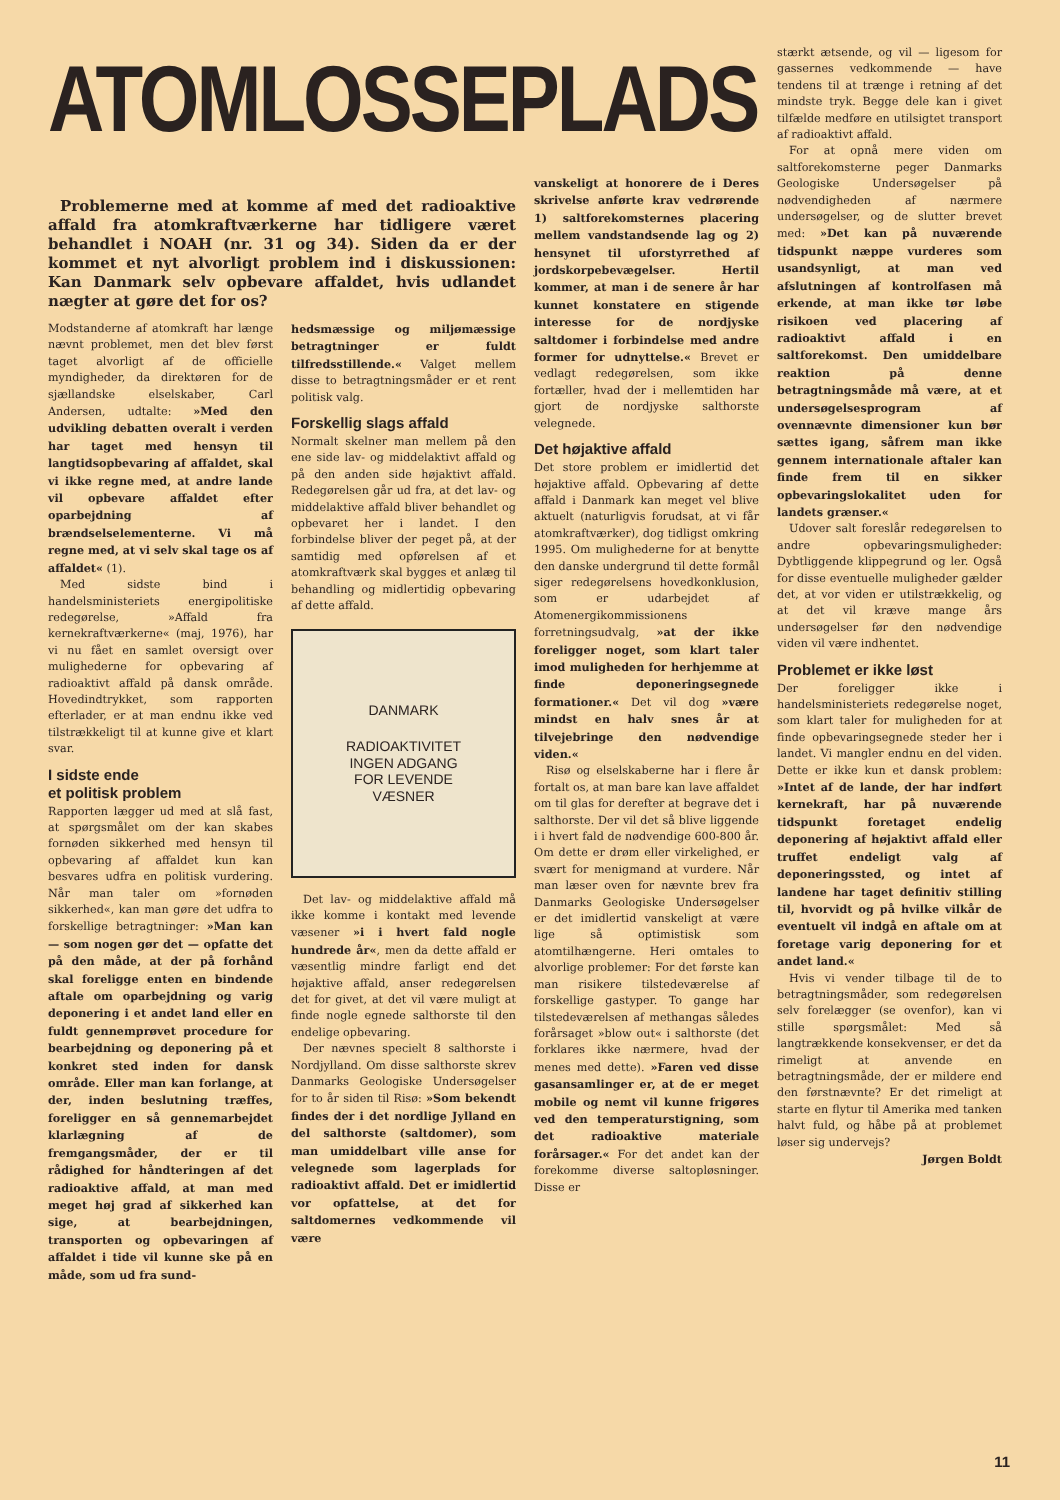ATOMLOSSEPLADS
Problemerne med at komme af med det radioaktive affald fra atomkraftværkerne har tidligere været behandlet i NOAH (nr. 31 og 34). Siden da er der kommet et nyt alvorligt problem ind i diskussionen: Kan Danmark selv opbevare affaldet, hvis udlandet nægter at gøre det for os?
Modstanderne af atomkraft har længe nævnt problemet, men det blev først taget alvorligt af de officielle myndigheder, da direktøren for de sjællandske elselskaber, Carl Andersen, udtalte: »Med den udvikling debatten overalt i verden har taget med hensyn til langtidsopbevaring af affaldet, skal vi ikke regne med, at andre lande vil opbevare affaldet efter oparbejdning af brændselselementerne. Vi må regne med, at vi selv skal tage os af affaldet« (1).
Med sidste bind i handelsministeriets energipolitiske redegørelse, »Affald fra kernekraftværkerne« (maj, 1976), har vi nu fået en samlet oversigt over mulighederne for opbevaring af radioaktivt affald på dansk område. Hovedindtrykket, som rapporten efterlader, er at man endnu ikke ved tilstrækkeligt til at kunne give et klart svar.
I sidste ende
et politisk problem
Rapporten lægger ud med at slå fast, at spørgsmålet om der kan skabes fornøden sikkerhed med hensyn til opbevaring af affaldet kun kan besvares udfra en politisk vurdering. Når man taler om »fornøden sikkerhed«, kan man gøre det udfra to forskellige betragtninger: »Man kan — som nogen gør det — opfatte det på den måde, at der på forhånd skal foreligge enten en bindende aftale om oparbejdning og varig deponering i et andet land eller en fuldt gennemprøvet procedure for bearbejdning og deponering på et konkret sted inden for dansk område. Eller man kan forlange, at der, inden beslutning træffes, foreligger en så gennemarbejdet klarlægning af de fremgangsmåder, der er til rådighed for håndteringen af det radioaktive affald, at man med meget høj grad af sikkerhed kan sige, at bearbejdningen, transporten og opbevaringen af affaldet i tide vil kunne ske på en måde, som ud fra sund-
hedsmæssige og miljømæssige betragtninger er fuldt tilfredsstillende.« Valget mellem disse to betragtningsmåder er et rent politisk valg.
Forskellig slags affald
Normalt skelner man mellem på den ene side lav- og middelaktivt affald og på den anden side højaktivt affald. Redegørelsen går ud fra, at det lav- og middelaktive affald bliver behandlet og opbevaret her i landet. I den forbindelse bliver der peget på, at der samtidig med opførelsen af et atomkraftværk skal bygges et anlæg til behandling og midlertidig opbevaring af dette affald.
DANMARK
RADIOAKTIVITET
INGEN ADGANG
FOR LEVENDE
VÆSNER
Det lav- og middelaktive affald må ikke komme i kontakt med levende væsener »i i hvert fald nogle hundrede år«, men da dette affald er væsentlig mindre farligt end det højaktive affald, anser redegørelsen det for givet, at det vil være muligt at finde nogle egnede salthorste til den endelige opbevaring.
Der nævnes specielt 8 salthorste i Nordjylland. Om disse salthorste skrev Danmarks Geologiske Undersøgelser for to år siden til Risø: »Som bekendt findes der i det nordlige Jylland en del salthorste (saltdomer), som man umiddelbart ville anse for velegnede som lagerplads for radioaktivt affald. Det er imidlertid vor opfattelse, at det for saltdomernes vedkommende vil være
vanskeligt at honorere de i Deres skrivelse anførte krav vedrørende 1) saltforekomsternes placering mellem vandstandsende lag og 2) hensynet til uforstyrrethed af jordskorpebevægelser. Hertil kommer, at man i de senere år har kunnet konstatere en stigende interesse for de nordjyske saltdomer i forbindelse med andre former for udnyttelse.« Brevet er vedlagt redegørelsen, som ikke fortæller, hvad der i mellemtiden har gjort de nordjyske salthorste velegnede.
Det højaktive affald
Det store problem er imidlertid det højaktive affald. Opbevaring af dette affald i Danmark kan meget vel blive aktuelt (naturligvis forudsat, at vi får atomkraftværker), dog tidligst omkring 1995. Om mulighederne for at benytte den danske undergrund til dette formål siger redegørelsens hovedkonklusion, som er udarbejdet af Atomenergikommissionens forretningsudvalg, »at der ikke foreligger noget, som klart taler imod muligheden for herhjemme at finde deponeringsegnede formationer.« Det vil dog »være mindst en halv snes år at tilvejebringe den nødvendige viden.«
Risø og elselskaberne har i flere år fortalt os, at man bare kan lave affaldet om til glas for derefter at begrave det i salthorste. Der vil det så blive liggende i i hvert fald de nødvendige 600-800 år. Om dette er drøm eller virkelighed, er svært for menigmand at vurdere. Når man læser oven for nævnte brev fra Danmarks Geologiske Undersøgelser er det imidlertid vanskeligt at være lige så optimistisk som atomtilhængerne. Heri omtales to alvorlige problemer: For det første kan man risikere tilstedeværelse af forskellige gastyper. To gange har tilstedeværelsen af methangas således forårsaget »blow out« i salthorste (det forklares ikke nærmere, hvad der menes med dette). »Faren ved disse gasansamlinger er, at de er meget mobile og nemt vil kunne frigøres ved den temperaturstigning, som det radioaktive materiale forårsager.« For det andet kan der forekomme diverse saltopløsninger. Disse er
stærkt ætsende, og vil — ligesom for gassernes vedkommende — have tendens til at trænge i retning af det mindste tryk. Begge dele kan i givet tilfælde medføre en utilsigtet transport af radioaktivt affald.
For at opnå mere viden om saltforekomsterne peger Danmarks Geologiske Undersøgelser på nødvendigheden af nærmere undersøgelser, og de slutter brevet med: »Det kan på nuværende tidspunkt næppe vurderes som usandsynligt, at man ved afslutningen af kontrolfasen må erkende, at man ikke tør løbe risikoen ved placering af radioaktivt affald i en saltforekomst. Den umiddelbare reaktion på denne betragtningsmåde må være, at et undersøgelsesprogram af ovennævnte dimensioner kun bør sættes igang, såfrem man ikke gennem internationale aftaler kan finde frem til en sikker opbevaringslokalitet uden for landets grænser.«
Udover salt foreslår redegørelsen to andre opbevaringsmuligheder: Dybtliggende klippegrund og ler. Også for disse eventuelle muligheder gælder det, at vor viden er utilstrækkelig, og at det vil kræve mange års undersøgelser før den nødvendige viden vil være indhentet.
Problemet er ikke løst
Der foreligger ikke i handelsministeriets redegørelse noget, som klart taler for muligheden for at finde opbevaringsegnede steder her i landet. Vi mangler endnu en del viden. Dette er ikke kun et dansk problem: »Intet af de lande, der har indført kernekraft, har på nuværende tidspunkt foretaget endelig deponering af højaktivt affald eller truffet endeligt valg af deponeringssted, og intet af landene har taget definitiv stilling til, hvorvidt og på hvilke vilkår de eventuelt vil indgå en aftale om at foretage varig deponering for et andet land.«
Hvis vi vender tilbage til de to betragtningsmåder, som redegørelsen selv forelægger (se ovenfor), kan vi stille spørgsmålet: Med så langtrækkende konsekvenser, er det da rimeligt at anvende en betragtningsmåde, der er mildere end den førstnævnte? Er det rimeligt at starte en flytur til Amerika med tanken halvt fuld, og håbe på at problemet løser sig undervejs?
Jørgen Boldt
11